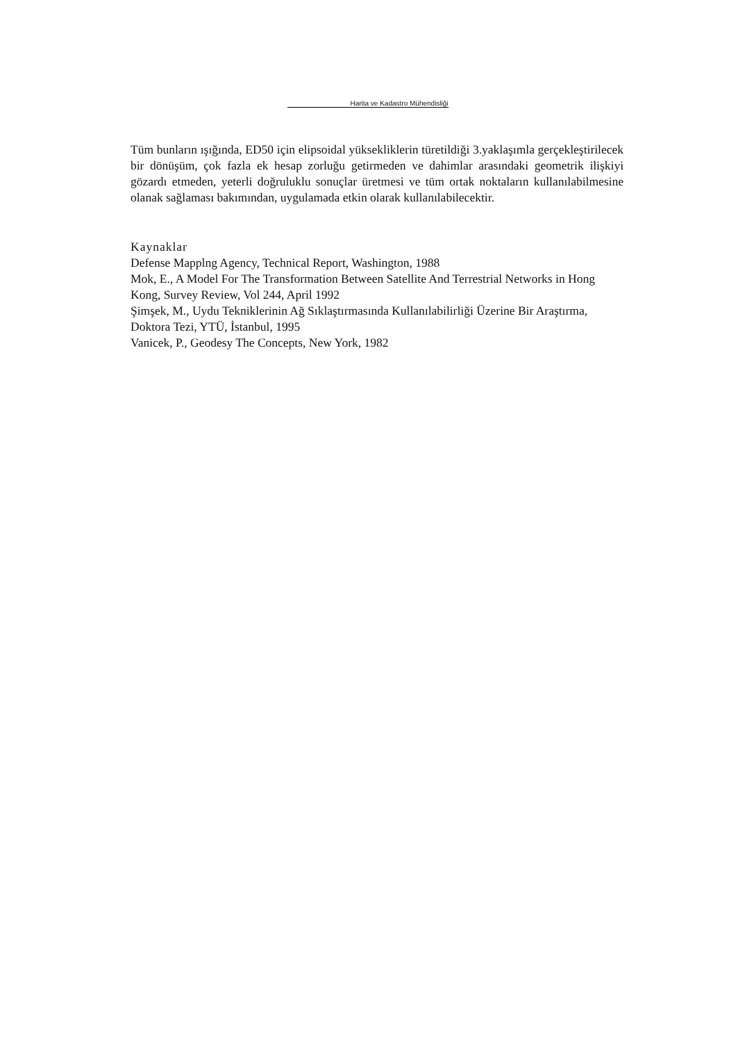Harita ve Kadastro Mühendisliği
Tüm bunların ışığında, ED50 için elipsoidal yüksekliklerin türetildiği 3.yaklaşımla gerçekleştirilecek bir dönüşüm, çok fazla ek hesap zorluğu getirmeden ve dahimlar arasındaki geometrik ilişkiyi gözardı etmeden, yeterli doğruluklu sonuçlar üretmesi ve tüm ortak noktaların kullanılabilmesine olanak sağlaması bakımından, uygulamada etkin olarak kullanılabilecektir.
Kaynaklar
Defense Mapplng Agency, Technical Report, Washington, 1988
Mok, E., A Model For The Transformation Between Satellite And Terrestrial Networks in Hong Kong, Survey Review, Vol 244, April 1992
Şimşek, M., Uydu Tekniklerinin Ağ Sıklaştırmasında Kullanılabilirliği Üzerine Bir Araştırma, Doktora Tezi, YTÜ, İstanbul, 1995
Vanicek, P., Geodesy The Concepts, New York, 1982